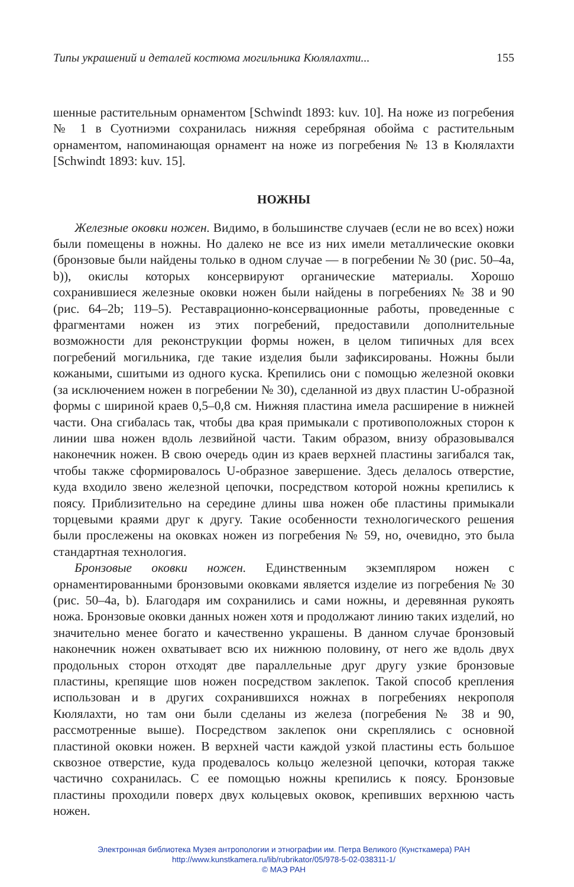Типы украшений и деталей костюма могильника Кюлялахти... 155
шенные растительным орнаментом [Schwindt 1893: kuv. 10]. На ноже из погребения № 1 в Суотниэми сохранилась нижняя серебряная обойма с растительным орнаментом, напоминающая орнамент на ноже из погребения № 13 в Кюлялахти [Schwindt 1893: kuv. 15].
НОЖНЫ
Железные оковки ножен. Видимо, в большинстве случаев (если не во всех) ножи были помещены в ножны. Но далеко не все из них имели металлические оковки (бронзовые были найдены только в одном случае — в погребении № 30 (рис. 50–4a, b)), окислы которых консервируют органические материалы. Хорошо сохранившиеся железные оковки ножен были найдены в погребениях № 38 и 90 (рис. 64–2b; 119–5). Реставрационно-консервационные работы, проведенные с фрагментами ножен из этих погребений, предоставили дополнительные возможности для реконструкции формы ножен, в целом типичных для всех погребений могильника, где такие изделия были зафиксированы. Ножны были кожаными, сшитыми из одного куска. Крепились они с помощью железной оковки (за исключением ножен в погребении № 30), сделанной из двух пластин U-образной формы с шириной краев 0,5–0,8 см. Нижняя пластина имела расширение в нижней части. Она сгибалась так, чтобы два края примыкали с противоположных сторон к линии шва ножен вдоль лезвийной части. Таким образом, внизу образовывался наконечник ножен. В свою очередь один из краев верхней пластины загибался так, чтобы также сформировалось U-образное завершение. Здесь делалось отверстие, куда входило звено железной цепочки, посредством которой ножны крепились к поясу. Приблизительно на середине длины шва ножен обе пластины примыкали торцевыми краями друг к другу. Такие особенности технологического решения были прослежены на оковках ножен из погребения № 59, но, очевидно, это была стандартная технология.
Бронзовые оковки ножен. Единственным экземпляром ножен с орнаментированными бронзовыми оковками является изделие из погребения № 30 (рис. 50–4a, b). Благодаря им сохранились и сами ножны, и деревянная рукоять ножа. Бронзовые оковки данных ножен хотя и продолжают линию таких изделий, но значительно менее богато и качественно украшены. В данном случае бронзовый наконечник ножен охватывает всю их нижнюю половину, от него же вдоль двух продольных сторон отходят две параллельные друг другу узкие бронзовые пластины, крепящие шов ножен посредством заклепок. Такой способ крепления использован и в других сохранившихся ножнах в погребениях некрополя Кюлялахти, но там они были сделаны из железа (погребения № 38 и 90, рассмотренные выше). Посредством заклепок они скреплялись с основной пластиной оковки ножен. В верхней части каждой узкой пластины есть большое сквозное отверстие, куда продевалось кольцо железной цепочки, которая также частично сохранилась. С ее помощью ножны крепились к поясу. Бронзовые пластины проходили поверх двух кольцевых оковок, крепивших верхнюю часть ножен.
Электронная библиотека Музея антропологии и этнографии им. Петра Великого (Кунсткамера) РАН
http://www.kunstkamera.ru/lib/rubrikator/05/978-5-02-038311-1/
© МАЭ РАН